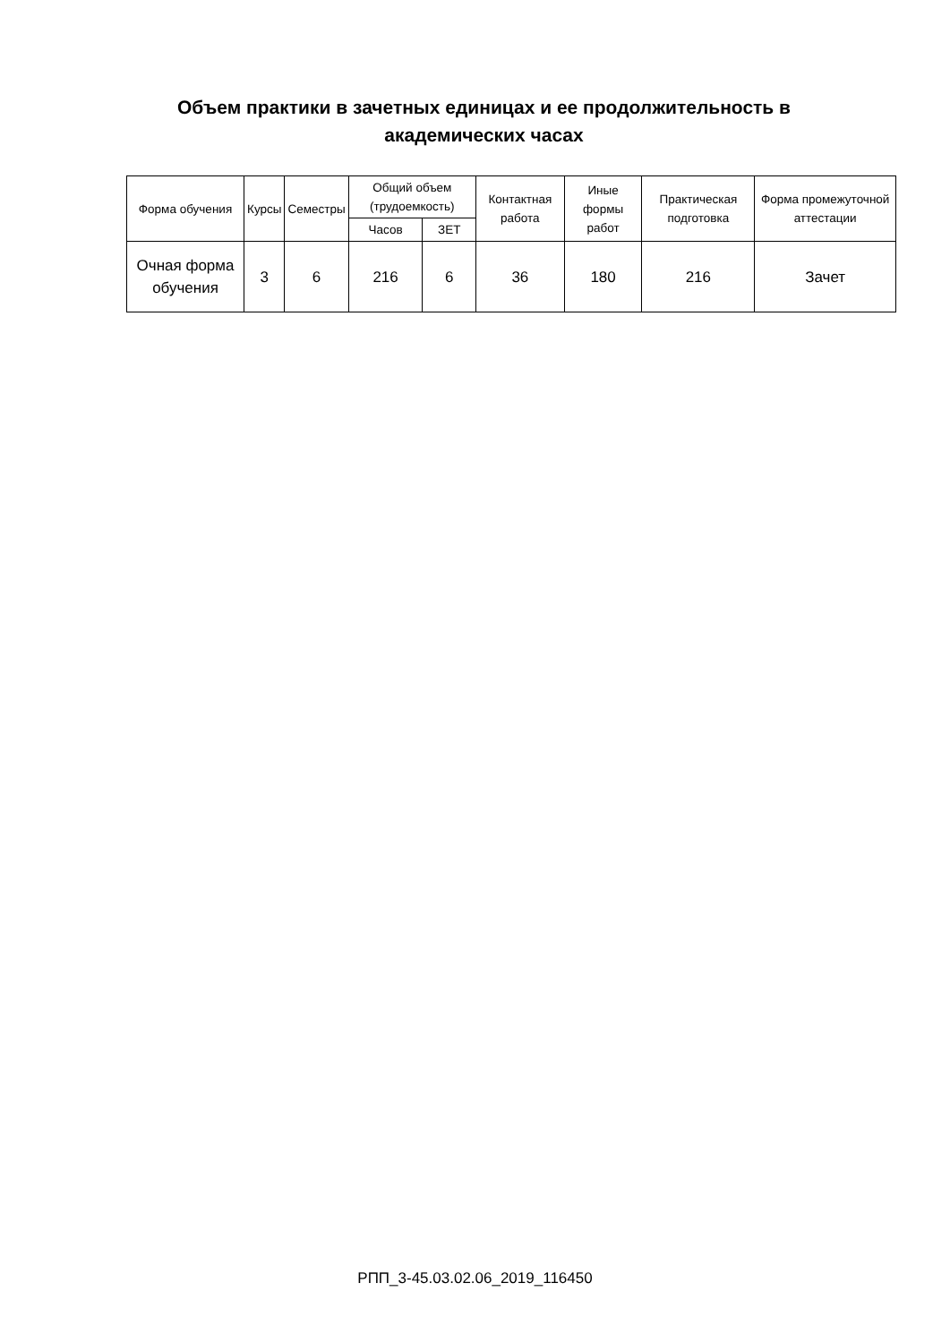Объем практики в зачетных единицах и ее продолжительность в академических часах
| Форма обучения | Курсы | Семестры | Общий объем (трудоемкость) | | Контактная работа | Иные формы работ | Практическая подготовка | Форма промежуточной аттестации |
| --- | --- | --- | --- | --- | --- | --- | --- | --- |
| | | | Часов | ЗЕТ | | | | |
| Очная форма обучения | 3 | 6 | 216 | 6 | 36 | 180 | 216 | Зачет |
РПП_3-45.03.02.06_2019_116450